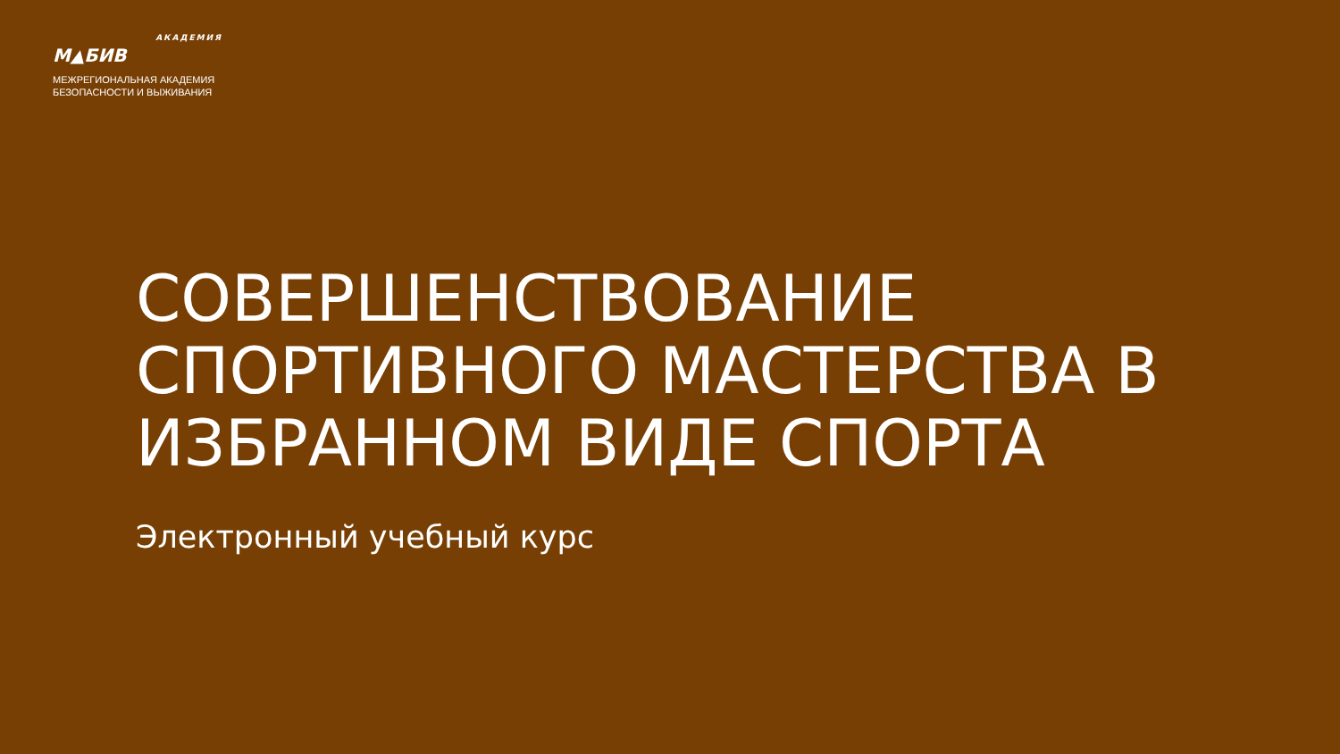АКАДЕМИЯ
М▲БИВ
МЕЖРЕГИОНАЛЬНАЯ АКАДЕМИЯ
БЕЗОПАСНОСТИ И ВЫЖИВАНИЯ
СОВЕРШЕНСТВОВАНИЕ СПОРТИВНОГО МАСТЕРСТВА В ИЗБРАННОМ ВИДЕ СПОРТА
Электронный учебный курс